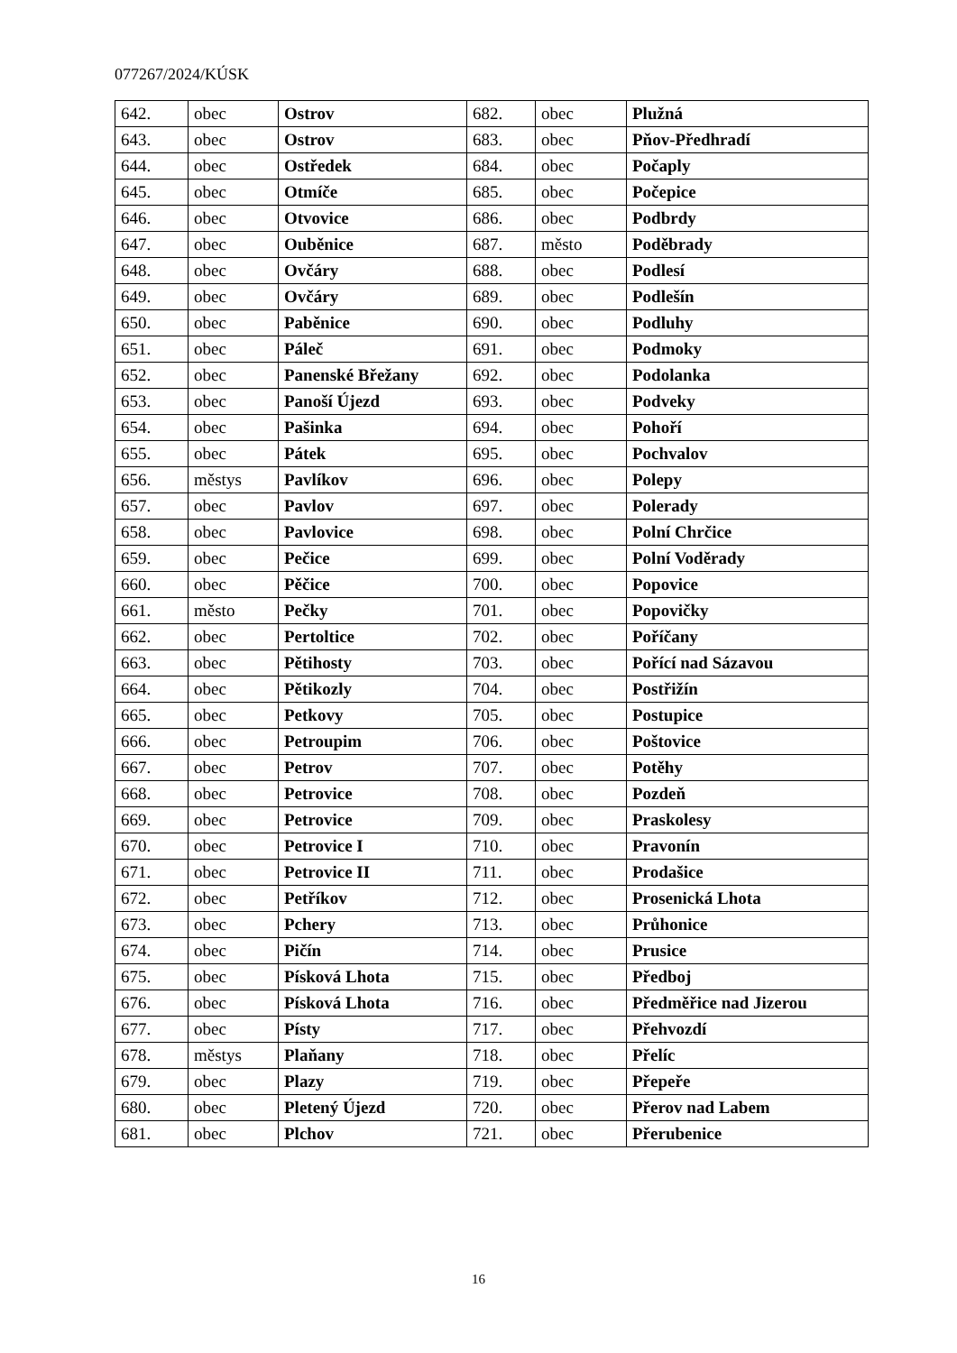077267/2024/KÚSK
| 642. | obec | Ostrov | 682. | obec | Plužná |
| 643. | obec | Ostrov | 683. | obec | Pňov-Předhradí |
| 644. | obec | Ostředek | 684. | obec | Počaply |
| 645. | obec | Otmíče | 685. | obec | Počepice |
| 646. | obec | Otvovice | 686. | obec | Podbrdy |
| 647. | obec | Ouběnice | 687. | město | Poděbrady |
| 648. | obec | Ovčáry | 688. | obec | Podlesí |
| 649. | obec | Ovčáry | 689. | obec | Podlešín |
| 650. | obec | Paběnice | 690. | obec | Podluhy |
| 651. | obec | Páleč | 691. | obec | Podmoky |
| 652. | obec | Panenské Břežany | 692. | obec | Podolanka |
| 653. | obec | Panoší Újezd | 693. | obec | Podveky |
| 654. | obec | Pašinka | 694. | obec | Pohoří |
| 655. | obec | Pátek | 695. | obec | Pochvalov |
| 656. | městys | Pavlíkov | 696. | obec | Polepy |
| 657. | obec | Pavlov | 697. | obec | Polerady |
| 658. | obec | Pavlovice | 698. | obec | Polní Chrčice |
| 659. | obec | Pečice | 699. | obec | Polní Voděrady |
| 660. | obec | Pěčice | 700. | obec | Popovice |
| 661. | město | Pečky | 701. | obec | Popovičky |
| 662. | obec | Pertoltice | 702. | obec | Poříčany |
| 663. | obec | Pětihosty | 703. | obec | Pořící nad Sázavou |
| 664. | obec | Pětikozly | 704. | obec | Postřižín |
| 665. | obec | Petkovy | 705. | obec | Postupice |
| 666. | obec | Petroupim | 706. | obec | Poštovice |
| 667. | obec | Petrov | 707. | obec | Potěhy |
| 668. | obec | Petrovice | 708. | obec | Pozdeň |
| 669. | obec | Petrovice | 709. | obec | Praskolesy |
| 670. | obec | Petrovice I | 710. | obec | Pravonín |
| 671. | obec | Petrovice II | 711. | obec | Prodašice |
| 672. | obec | Petříkov | 712. | obec | Prosenická Lhota |
| 673. | obec | Pchery | 713. | obec | Průhonice |
| 674. | obec | Pičín | 714. | obec | Prusice |
| 675. | obec | Písková Lhota | 715. | obec | Předboj |
| 676. | obec | Písková Lhota | 716. | obec | Předměřice nad Jizerou |
| 677. | obec | Písty | 717. | obec | Přehvozdí |
| 678. | městys | Plaňany | 718. | obec | Přelíc |
| 679. | obec | Plazy | 719. | obec | Přepeře |
| 680. | obec | Pletený Újezd | 720. | obec | Přerov nad Labem |
| 681. | obec | Plchov | 721. | obec | Přerubenice |
16